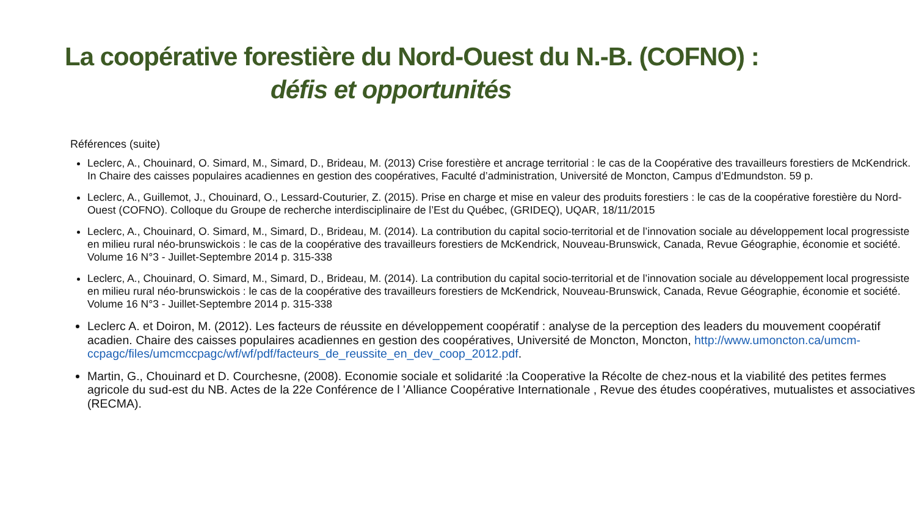La coopérative forestière du Nord-Ouest du N.-B. (COFNO) :
défis et opportunités
Références (suite)
Leclerc, A., Chouinard, O. Simard, M., Simard, D., Brideau, M. (2013) Crise forestière et ancrage territorial : le cas de la Coopérative des travailleurs forestiers de McKendrick. In Chaire des caisses populaires acadiennes en gestion des coopératives, Faculté d’administration, Université de Moncton, Campus d’Edmundston. 59 p.
Leclerc, A., Guillemot, J., Chouinard, O., Lessard-Couturier, Z. (2015). Prise en charge et mise en valeur des produits forestiers : le cas de la coopérative forestière du Nord-Ouest (COFNO). Colloque du Groupe de recherche interdisciplinaire de l’Est du Québec, (GRIDEQ), UQAR, 18/11/2015
Leclerc, A., Chouinard, O. Simard, M., Simard, D., Brideau, M. (2014). La contribution du capital socio-territorial et de l’innovation sociale au développement local progressiste en milieu rural néo-brunswickois : le cas de la coopérative des travailleurs forestiers de McKendrick, Nouveau-Brunswick, Canada, Revue Géographie, économie et société. Volume 16 N°3 - Juillet-Septembre 2014 p. 315-338
Leclerc, A., Chouinard, O. Simard, M., Simard, D., Brideau, M. (2014). La contribution du capital socio-territorial et de l’innovation sociale au développement local progressiste en milieu rural néo-brunswickois : le cas de la coopérative des travailleurs forestiers de McKendrick, Nouveau-Brunswick, Canada, Revue Géographie, économie et société. Volume 16 N°3 - Juillet-Septembre 2014 p. 315-338
Leclerc A. et Doiron, M. (2012). Les facteurs de réussite en développement coopératif : analyse de la perception des leaders du mouvement coopératif acadien. Chaire des caisses populaires acadiennes en gestion des coopératives, Université de Moncton, Moncton, http://www.umoncton.ca/umcm-ccpagc/files/umcmccpagc/wf/wf/pdf/facteurs_de_reussite_en_dev_coop_2012.pdf.
Martin, G., Chouinard et D. Courchesne, (2008). Economie sociale et solidarité :la Cooperative la Récolte de chez-nous et la viabilité des petites fermes agricole du sud-est du NB. Actes de la 22e Conférence de l 'Alliance Coopérative Internationale , Revue des études coopératives, mutualistes et associatives (RECMA).